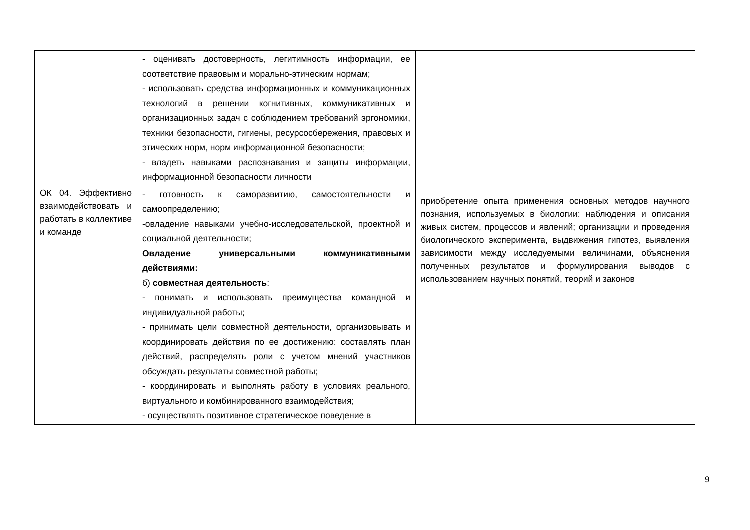| | - оценивать достоверность, легитимность информации, ее соответствие правовым и морально-этическим нормам; - использовать средства информационных и коммуникационных технологий в решении когнитивных, коммуникативных и организационных задач с соблюдением требований эргономики, техники безопасности, гигиены, ресурсосбережения, правовых и этических норм, норм информационной безопасности; - владеть навыками распознавания и защиты информации, информационной безопасности личности | |
| ОК 04. Эффективно взаимодействовать и работать в коллективе и команде | - готовность к саморазвитию, самостоятельности и самоопределению; -овладение навыками учебно-исследовательской, проектной и социальной деятельности; Овладение универсальными коммуникативными действиями: б) совместная деятельность : - понимать и использовать преимущества командной и индивидуальной работы; - принимать цели совместной деятельности, организовывать и координировать действия по ее достижению: составлять план действий, распределять роли с учетом мнений участников обсуждать результаты совместной работы; - координировать и выполнять работу в условиях реального, виртуального и комбинированного взаимодействия; - осуществлять позитивное стратегическое поведение в | приобретение опыта применения основных методов научного познания, используемых в биологии: наблюдения и описания живых систем, процессов и явлений; организации и проведения биологического эксперимента, выдвижения гипотез, выявления зависимости между исследуемыми величинами, объяснения полученных результатов и формулирования выводов с использованием научных понятий, теорий и законов |
9